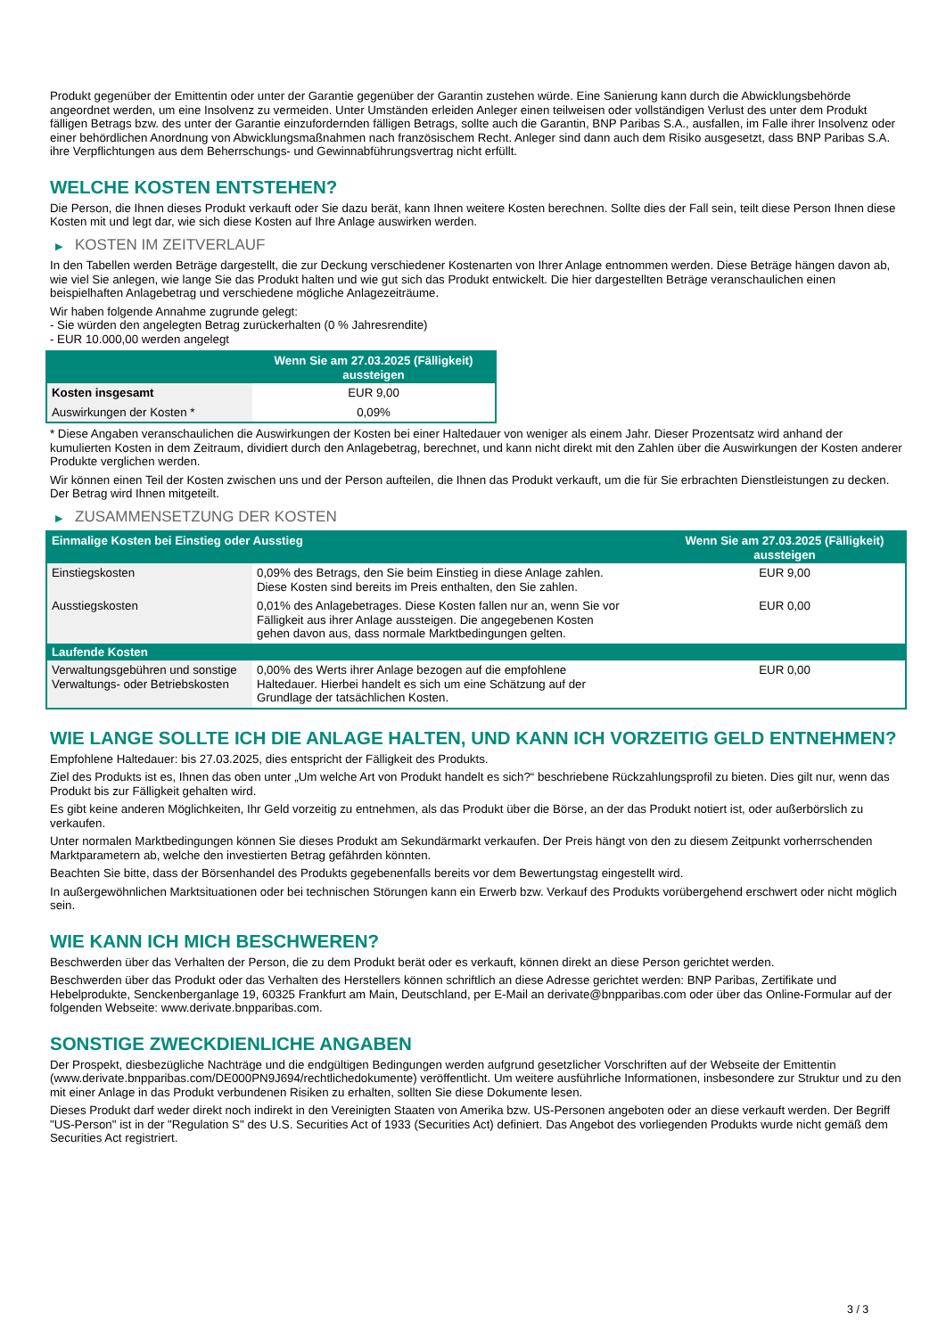Produkt gegenüber der Emittentin oder unter der Garantie gegenüber der Garantin zustehen würde. Eine Sanierung kann durch die Abwicklungsbehörde angeordnet werden, um eine Insolvenz zu vermeiden. Unter Umständen erleiden Anleger einen teilweisen oder vollständigen Verlust des unter dem Produkt fälligen Betrags bzw. des unter der Garantie einzufordernden fälligen Betrags, sollte auch die Garantin, BNP Paribas S.A., ausfallen, im Falle ihrer Insolvenz oder einer behördlichen Anordnung von Abwicklungsmaßnahmen nach französischem Recht. Anleger sind dann auch dem Risiko ausgesetzt, dass BNP Paribas S.A. ihre Verpflichtungen aus dem Beherrschungs- und Gewinnabführungsvertrag nicht erfüllt.
WELCHE KOSTEN ENTSTEHEN?
Die Person, die Ihnen dieses Produkt verkauft oder Sie dazu berät, kann Ihnen weitere Kosten berechnen. Sollte dies der Fall sein, teilt diese Person Ihnen diese Kosten mit und legt dar, wie sich diese Kosten auf Ihre Anlage auswirken werden.
▶ KOSTEN IM ZEITVERLAUF
In den Tabellen werden Beträge dargestellt, die zur Deckung verschiedener Kostenarten von Ihrer Anlage entnommen werden. Diese Beträge hängen davon ab, wie viel Sie anlegen, wie lange Sie das Produkt halten und wie gut sich das Produkt entwickelt. Die hier dargestellten Beträge veranschaulichen einen beispielhaften Anlagebetrag und verschiedene mögliche Anlagezeiträume.
Wir haben folgende Annahme zugrunde gelegt:
- Sie würden den angelegten Betrag zurückerhalten (0 % Jahresrendite)
- EUR 10.000,00 werden angelegt
| | Wenn Sie am 27.03.2025 (Fälligkeit) aussteigen |
| --- | --- |
| Kosten insgesamt | EUR 9,00 |
| Auswirkungen der Kosten * | 0,09% |
* Diese Angaben veranschaulichen die Auswirkungen der Kosten bei einer Haltedauer von weniger als einem Jahr. Dieser Prozentsatz wird anhand der kumulierten Kosten in dem Zeitraum, dividiert durch den Anlagebetrag, berechnet, und kann nicht direkt mit den Zahlen über die Auswirkungen der Kosten anderer Produkte verglichen werden.
Wir können einen Teil der Kosten zwischen uns und der Person aufteilen, die Ihnen das Produkt verkauft, um die für Sie erbrachten Dienstleistungen zu decken. Der Betrag wird Ihnen mitgeteilt.
▶ ZUSAMMENSETZUNG DER KOSTEN
| Einmalige Kosten bei Einstieg oder Ausstieg | | Wenn Sie am 27.03.2025 (Fälligkeit) aussteigen |
| --- | --- | --- |
| Einstiegskosten | 0,09% des Betrags, den Sie beim Einstieg in diese Anlage zahlen. Diese Kosten sind bereits im Preis enthalten, den Sie zahlen. | EUR 9,00 |
| Ausstiegskosten | 0,01% des Anlagebetrages. Diese Kosten fallen nur an, wenn Sie vor Fälligkeit aus ihrer Anlage aussteigen. Die angegebenen Kosten gehen davon aus, dass normale Marktbedingungen gelten. | EUR 0,00 |
| Laufende Kosten | | |
| Verwaltungsgebühren und sonstige Verwaltungs- oder Betriebskosten | 0,00% des Werts ihrer Anlage bezogen auf die empfohlene Haltedauer. Hierbei handelt es sich um eine Schätzung auf der Grundlage der tatsächlichen Kosten. | EUR 0,00 |
WIE LANGE SOLLTE ICH DIE ANLAGE HALTEN, UND KANN ICH VORZEITIG GELD ENTNEHMEN?
Empfohlene Haltedauer: bis 27.03.2025, dies entspricht der Fälligkeit des Produkts.
Ziel des Produkts ist es, Ihnen das oben unter „Um welche Art von Produkt handelt es sich?“ beschriebene Rückzahlungsprofil zu bieten. Dies gilt nur, wenn das Produkt bis zur Fälligkeit gehalten wird.
Es gibt keine anderen Möglichkeiten, Ihr Geld vorzeitig zu entnehmen, als das Produkt über die Börse, an der das Produkt notiert ist, oder außerbörslich zu verkaufen.
Unter normalen Marktbedingungen können Sie dieses Produkt am Sekundärmarkt verkaufen. Der Preis hängt von den zu diesem Zeitpunkt vorherrschenden Marktparametern ab, welche den investierten Betrag gefährden könnten.
Beachten Sie bitte, dass der Börsenhandel des Produkts gegebenenfalls bereits vor dem Bewertungstag eingestellt wird.
In außergewöhnlichen Marktsituationen oder bei technischen Störungen kann ein Erwerb bzw. Verkauf des Produkts vorübergehend erschwert oder nicht möglich sein.
WIE KANN ICH MICH BESCHWEREN?
Beschwerden über das Verhalten der Person, die zu dem Produkt berät oder es verkauft, können direkt an diese Person gerichtet werden.
Beschwerden über das Produkt oder das Verhalten des Herstellers können schriftlich an diese Adresse gerichtet werden: BNP Paribas, Zertifikate und Hebelprodukte, Senckenberganlage 19, 60325 Frankfurt am Main, Deutschland, per E-Mail an derivate@bnpparibas.com oder über das Online-Formular auf der folgenden Webseite: www.derivate.bnpparibas.com.
SONSTIGE ZWECKDIENLICHE ANGABEN
Der Prospekt, diesbezügliche Nachträge und die endgültigen Bedingungen werden aufgrund gesetzlicher Vorschriften auf der Webseite der Emittentin (www.derivate.bnpparibas.com/DE000PN9J694/rechtlichedokumente) veröffentlicht. Um weitere ausführliche Informationen, insbesondere zur Struktur und zu den mit einer Anlage in das Produkt verbundenen Risiken zu erhalten, sollten Sie diese Dokumente lesen.
Dieses Produkt darf weder direkt noch indirekt in den Vereinigten Staaten von Amerika bzw. US-Personen angeboten oder an diese verkauft werden. Der Begriff "US-Person" ist in der "Regulation S" des U.S. Securities Act of 1933 (Securities Act) definiert. Das Angebot des vorliegenden Produkts wurde nicht gemäß dem Securities Act registriert.
3 / 3